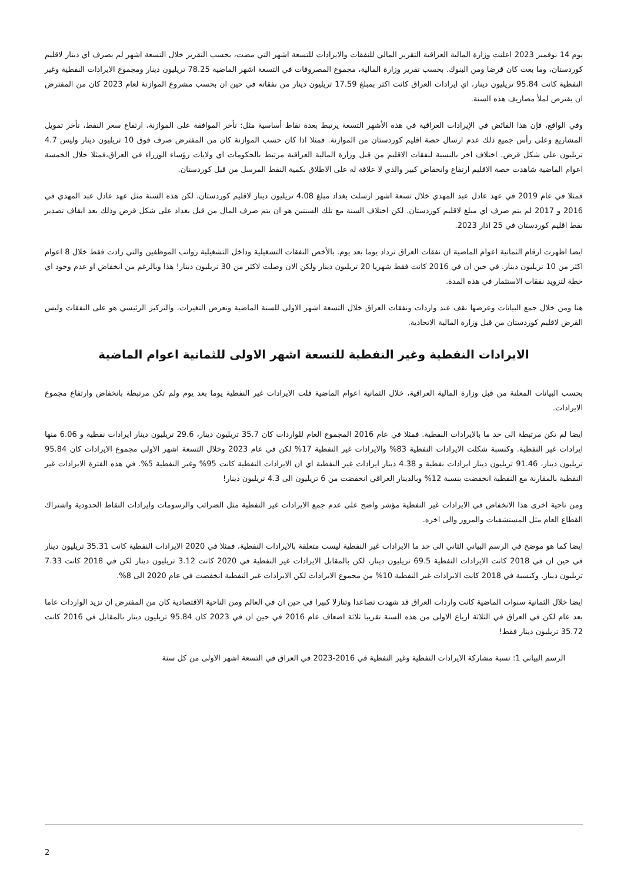يوم 14 نوفمبر 2023 اعلنت وزارة المالية العراقية التقرير المالي للنفقات والايرادات للتسعة اشهر التي مضت، بحسب التقرير خلال التسعة اشهر لم يصرف اي دينار لاقليم كوردستان، وما بعث كان قرضا ومن البنوك. بحسب تقرير وزارة المالية، مجموع المصروفات في التسعة اشهر الماضية 78.25 تريليون دينار ومجموع الايرادات النفطية وغير النفطية كانت 95.84 تريليون دينار، اي ايرادات العراق كانت اكثر بمبلغ 17.59 تريليون دينار من نفقاته في حين ان بحسب مشروع الموازنة لعام 2023 كان من المفترض ان يقترض لملأ مصاريف هذه السنة.
وفي الواقع، فإن هذا الفائض في الإيرادات العراقية في هذه الأشهر التسعة يرتبط بعدة نقاط أساسية مثل: تأخر الموافقة على الموازنة، ارتفاع سعر النفط، تأخر تمويل المشاريع وعلى رأس جميع ذلك عدم ارسال حصة اقليم كوردستان من الموازنة. فمثلا اذا كان حسب الموازنة كان من المفترض صرف فوق 10 تريليون دينار وليس 4.7 تريليون على شكل قرض. اختلاف اخر بالنسبة لنفقات الاقليم من قبل وزارة المالية العراقية مرتبط بالحكومات اي ولايات رؤساء الوزراء في العراق،فمثلا خلال الخمسة اعوام الماضية شاهدت حصة الاقليم ارتفاع وانخفاض كبير والذي لا علاقة له على الاطلاق بكمية النفط المرسل من قبل كوردستان.
فمثلا في عام 2019 في عهد عادل عبد المهدي خلال تسعة اشهر ارسلت بغداد مبلغ 4.08 تريليون دينار لاقليم كوردستان، لكن هذه السنة مثل عهد عادل عبد المهدي في 2016 و 2017 لم يتم صرف اي مبلغ لاقليم كوردستان. لكن اختلاف السنة مع تلك السنتين هو ان يتم صرف المال من قبل بغداد على شكل قرض وذلك بعد ايقاف تصدير نفط اقليم كوردستان في 25 اذار 2023.
ايضا اظهرت ارقام الثمانية اعوام الماضية ان نفقات العراق تزداد يوما بعد يوم. بالأخص النفقات التشغيلية وداخل التشغيلية رواتب الموظفين والتي زادت فقط خلال 8 اعوام اكثر من 10 تريليون دينار. في حين ان في 2016 كانت فقط شهريا 20 تريليون دينار ولكن الان وصلت لاكثر من 30 تريليون دينار! هذا وبالرغم من انخفاض او عدم وجود اي خطة لتزويد نفقات الاستثمار في هذه المدة.
هنا ومن خلال جمع البيانات وعرضها نقف عند واردات ونفقات العراق خلال التسعة اشهر الاولى للسنة الماضية ونعرض التغيرات. والتركيز الرئيسي هو على النفقات وليس القرض لاقليم كوردستان من قبل وزارة المالية الاتحادية.
الايرادات النفطية وغير النفطية للتسعة اشهر الاولى للثمانية اعوام الماضية
بحسب البيانات المعلنة من قبل وزارة المالية العراقية، خلال الثمانية اعوام الماضية قلت الايرادات غير النفطية يوما بعد يوم ولم تكن مرتبطة بانخفاض وارتفاع مجموع الايرادات.
ايضا لم تكن مرتبطة الى حد ما بالايرادات النفطية. فمثلا في عام 2016 المجموع العام للواردات كان 35.7 تريليون دينار، 29.6 تريليون دينار ايرادات نفطية و 6.06 منها ايرادات غير النفطية. وكنسبة شكلت الايرادات النفطية 83% والايرادات غير النفطية 17% لكن في عام 2023 وخلال التسعة اشهر الاولى مجموع الايرادات كان 95.84 تريليون دينار، 91.46 تريليون دينار ايرادات نفطية و 4.38 دينار ايرادات غير النفطية اي ان الايرادات النفطية كانت 95% وغير النفطية 5%. في هذه الفترة الايرادات غير النفطية بالمقارنة مع النفطية انخفضت بنسبة 12% وبالدينار العراقي انخفضت من 6 تريليون الى 4.3 تريليون دينار!
ومن ناحية اخرى هذا الانخفاض في الايرادات غير النفطية مؤشر واضح على عدم جمع الايرادات غير النفطية مثل الضرائب والرسومات وايرادات النقاط الحدودية واشتراك القطاع العام مثل المستشفيات والمرور والى اخره.
ايضا كما هو موضح في الرسم البياني الثاني الى حد ما الايرادات غير النفطية ليست متعلقة بالايرادات النفطية، فمثلا في 2020 الايرادات النفطية كانت 35.31 تريليون دينار في حين ان في 2018 كانت الايرادات النفطية 69.5 تريليون دينار، لكن بالمقابل الايرادات غير النفطية في 2020 كانت 3.12 تريليون دينار لكن في 2018 كانت 7.33 تريليون دينار. وكنسبة في 2018 كانت الايرادات غير النفطية 10% من مجموع الايرادات لكن الايرادات غير النفطية انخفضت في عام 2020 الى 8%.
ايضا خلال الثمانية سنوات الماضية كانت واردات العراق قد شهدت تصاعدا وتنازلا كبيرا في حين ان في العالم ومن الناحية الاقتصادية كان من المفترض ان تزيد الواردات عاما بعد عام لكن في العراق في الثلاثة ارباع الاولى من هذه السنة تقريبا ثلاثة اضعاف عام 2016 في حين ان في 2023 كان 95.84 تريليون دينار بالمقابل في 2016 كانت 35.72 تريليون دينار فقط!
الرسم البياني 1: نسبة مشاركة الايرادات النفطية وغير النفطية في 2016-2023 في العراق في التسعة اشهر الاولى من كل سنة
2